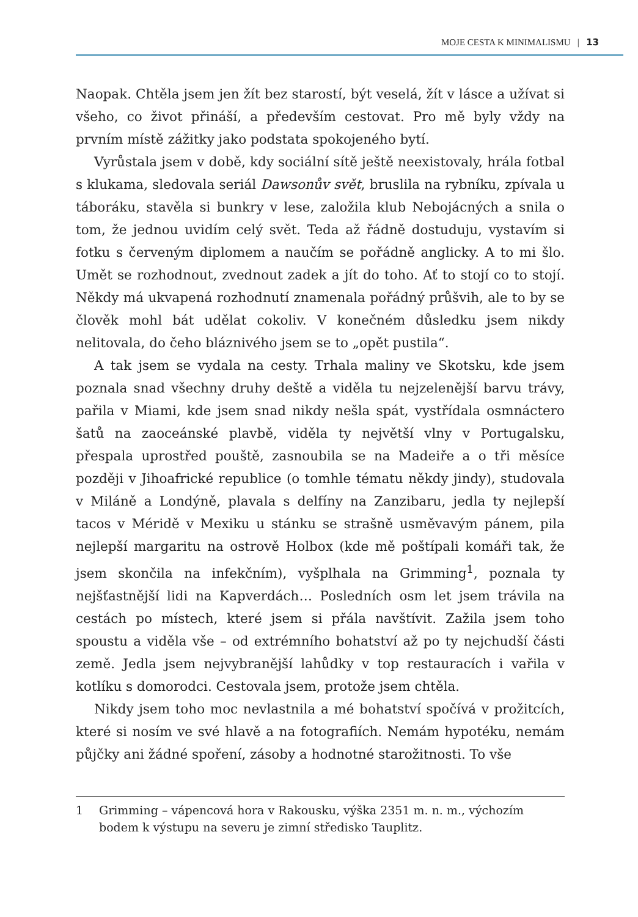MOJE CESTA K MINIMALISMU | 13
Naopak. Chtěla jsem jen žít bez starostí, být veselá, žít v lásce a užívat si všeho, co život přináší, a především cestovat. Pro mě byly vždy na prvním místě zážitky jako podstata spokojeného bytí.
Vyrůstala jsem v době, kdy sociální sítě ještě neexistovaly, hrála fotbal s klukama, sledovala seriál Dawsonův svět, bruslila na rybníku, zpívala u táboráku, stavěla si bunkry v lese, založila klub Nebojácných a snila o tom, že jednou uvidím celý svět. Teda až řádně dostuduju, vystavím si fotku s červeným diplomem a naučím se pořádně anglicky. A to mi šlo. Umět se rozhodnout, zvednout zadek a jít do toho. Ať to stojí co to stojí. Někdy má ukvapená rozhodnutí znamenala pořádný průšvih, ale to by se člověk mohl bát udělat cokoliv. V konečném důsledku jsem nikdy nelitovala, do čeho bláznivého jsem se to „opět pustila“.
A tak jsem se vydala na cesty. Trhala maliny ve Skotsku, kde jsem poznala snad všechny druhy deště a viděla tu nejzelenější barvu trávy, pařila v Miami, kde jsem snad nikdy nešla spát, vystřídala osmnáctero šatů na zaoceánské plavbě, viděla ty největší vlny v Portugalsku, přespala uprostřed pouště, zasnoubila se na Madeiře a o tři měsíce později v Jihoafrické republice (o tomhle tématu někdy jindy), studovala v Miláně a Londýně, plavala s delfíny na Zanzibaru, jedla ty nejlepší tacos v Méridě v Mexiku u stánku se strašně usměvavým pánem, pila nejlepší margaritu na ostrově Holbox (kde mě poštípali komáři tak, že jsem skončila na infekčním), vyšplhala na Grimming<sup>1</sup>, poznala ty nejšťastnější lidi na Kapverdách… Posledních osm let jsem trávila na cestách po místech, které jsem si přála navštívit. Zažila jsem toho spoustu a viděla vše – od extrémního bohatství až po ty nejchudší části země. Jedla jsem nejvybranější lahůdky v top restauracích i vařila v kotlíku s domorodci. Cestovala jsem, protože jsem chtěla.
Nikdy jsem toho moc nevlastnila a mé bohatství spočívá v prožitcích, které si nosím ve své hlavě a na fotografiích. Nemám hypotéku, nemám půjčky ani žádné spoření, zásoby a hodnotné starožitnosti. To vše
1 Grimming – vápencová hora v Rakousku, výška 2351 m. n. m., výchozím bodem k výstupu na severu je zimní středisko Tauplitz.